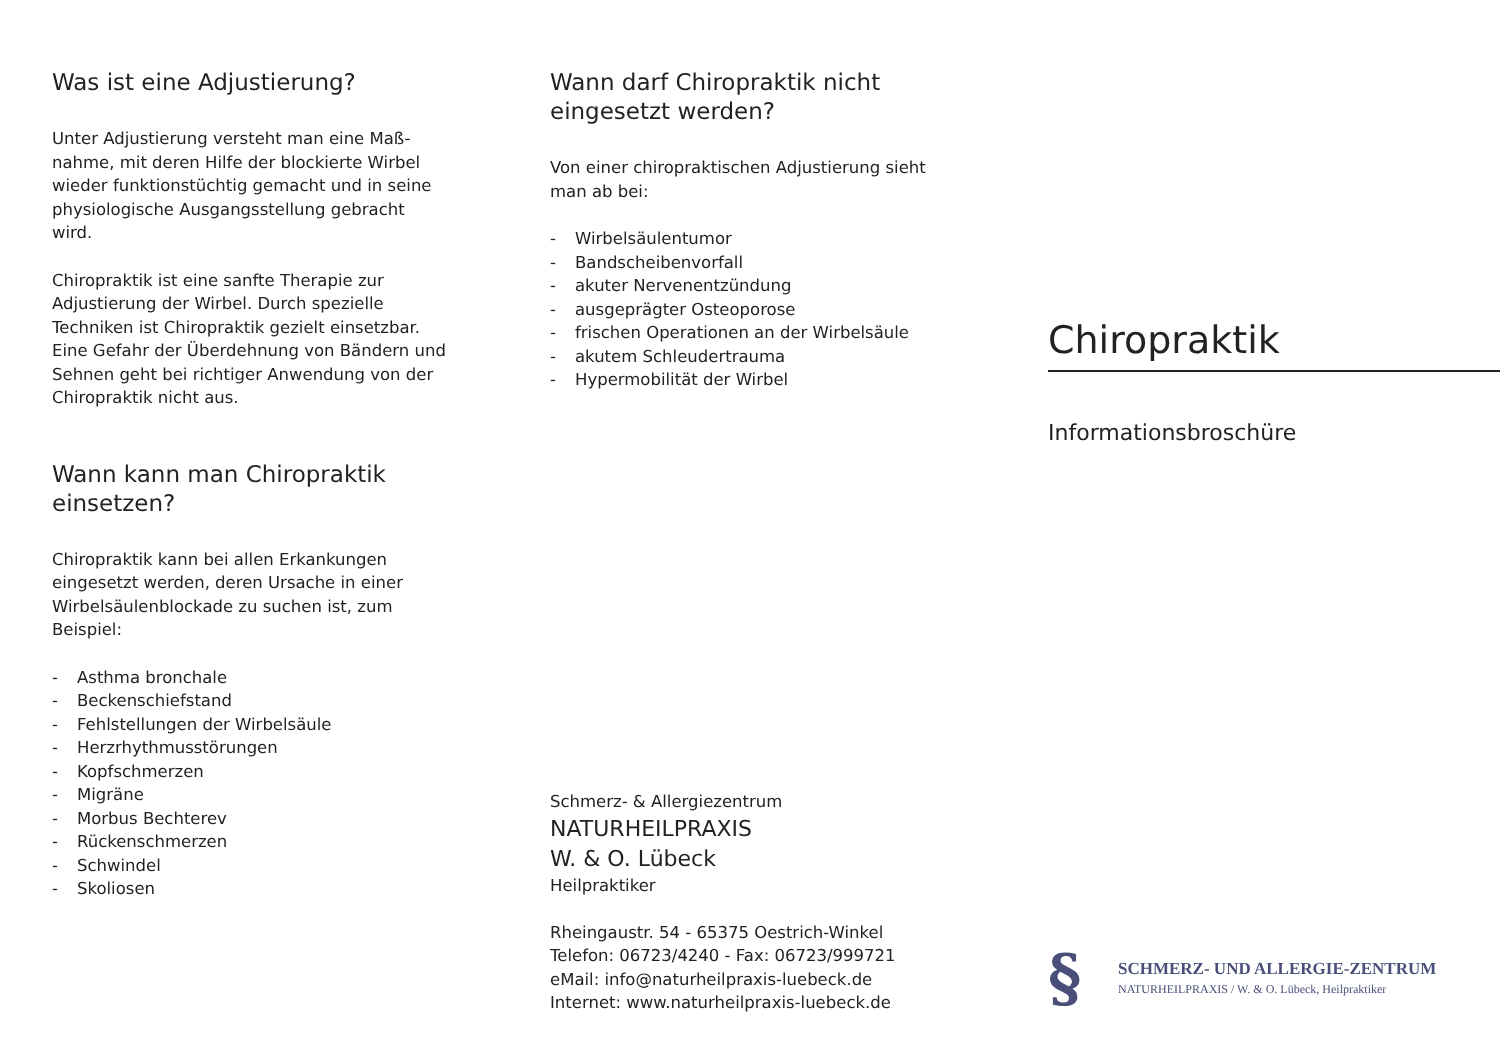Was ist eine Adjustierung?
Unter Adjustierung versteht man eine Maß-nahme, mit deren Hilfe der blockierte Wirbel wieder funktionstüchtig gemacht und in seine physiologische Ausgangsstellung gebracht wird.
Chiropraktik ist eine sanfte Therapie zur Adjustierung der Wirbel. Durch spezielle Techniken ist Chiropraktik gezielt einsetzbar. Eine Gefahr der Überdehnung von Bändern und Sehnen geht bei richtiger Anwendung von der Chiropraktik nicht aus.
Wann kann man Chiropraktik einsetzen?
Chiropraktik kann bei allen Erkankungen eingesetzt werden, deren Ursache in einer Wirbelsäulenblockade zu suchen ist, zum Beispiel:
- Asthma bronchale
- Beckenschiefstand
- Fehlstellungen der Wirbelsäule
- Herzrhythmusstörungen
- Kopfschmerzen
- Migräne
- Morbus Bechterev
- Rückenschmerzen
- Schwindel
- Skoliosen
Wann darf Chiropraktik nicht eingesetzt werden?
Von einer chiropraktischen Adjustierung sieht man ab bei:
- Wirbelsäulentumor
- Bandscheibenvorfall
- akuter Nervenentzündung
- ausgeprägter Osteoporose
- frischen Operationen an der Wirbelsäule
- akutem Schleudertrauma
- Hypermobilität der Wirbel
Schmerz- & Allergiezentrum
NATURHEILPRAXIS
W. & O. Lübeck
Heilpraktiker
Rheingaustr. 54 - 65375 Oestrich-Winkel
Telefon: 06723/4240 - Fax: 06723/999721
eMail: info@naturheilpraxis-luebeck.de
Internet: www.naturheilpraxis-luebeck.de
Chiropraktik
Informationsbroschüre
§
SCHMERZ- UND ALLERGIE-ZENTRUM
NATURHEILPRAXIS / W. & O. Lübeck, Heilpraktiker